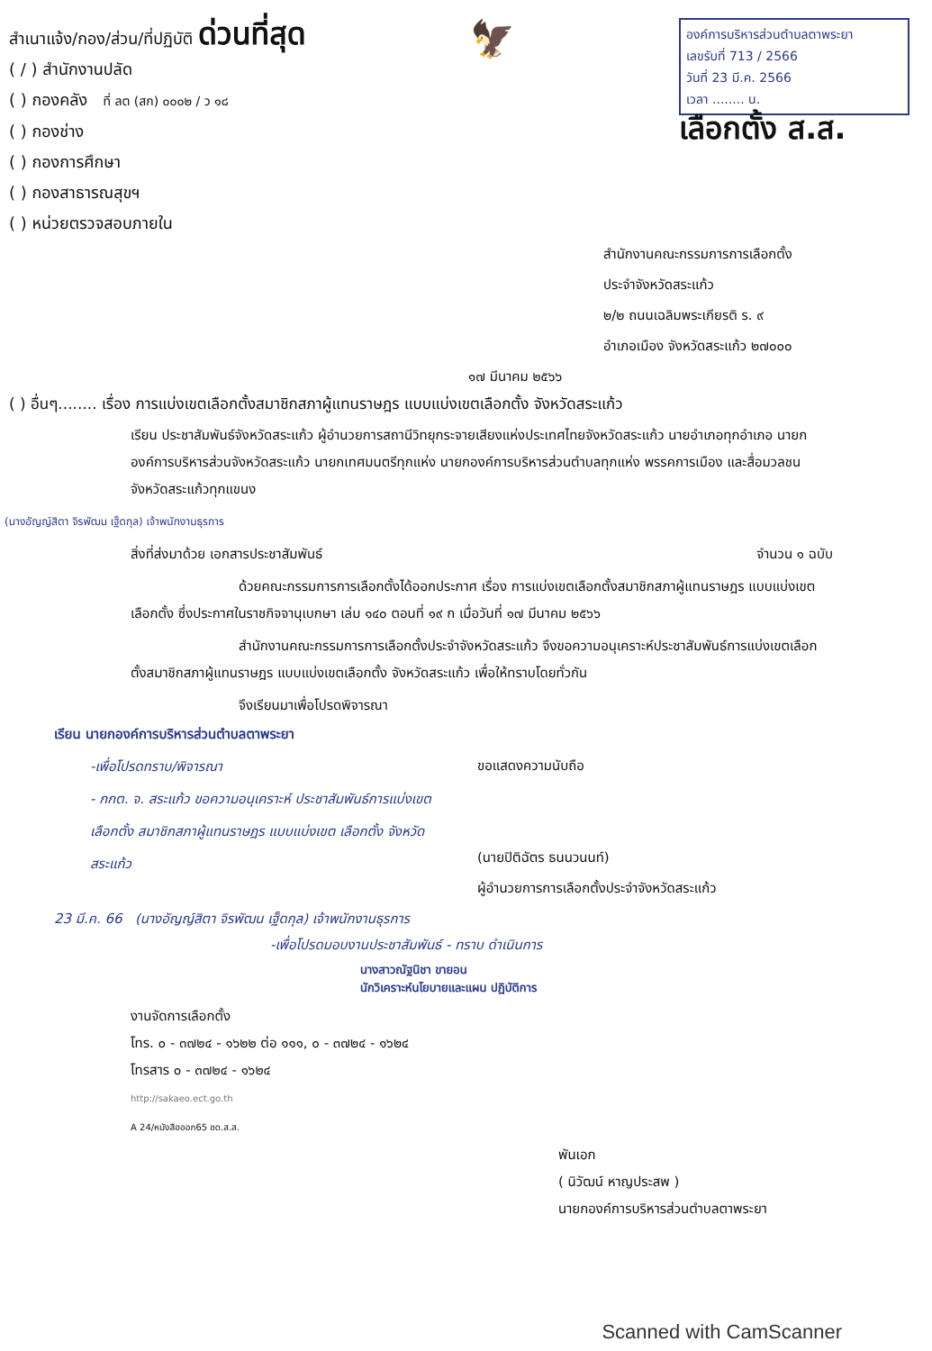สำเนาแจ้ง/กอง/ส่วน/ที่ปฏิบัติ ด่วนที่สุด
( / ) สำนักงานปลัด
( ) กองคลัง ที่ ลต (สก) ๐๐๐๒ / ว ๑๘
( ) กองช่าง
( ) กองการศึกษา
( ) กองสาธารณสุขฯ
( ) หน่วยตรวจสอบภายใน
🦅
องค์การบริหารส่วนตำบลตาพระยา
เลขรับที่ 713 / 2566
วันที่ 23 มี.ค. 2566
เวลา ........ น.
เลือกตั้ง ส.ส.
สำนักงานคณะกรรมการการเลือกตั้ง
ประจำจังหวัดสระแก้ว
๒/๒ ถนนเฉลิมพระเกียรติ ร. ๙
อำเภอเมือง จังหวัดสระแก้ว ๒๗๐๐๐
๑๗ มีนาคม ๒๕๖๖
( ) อื่นๆ........ เรื่อง การแบ่งเขตเลือกตั้งสมาชิกสภาผู้แทนราษฎร แบบแบ่งเขตเลือกตั้ง จังหวัดสระแก้ว
เรียน ประชาสัมพันธ์จังหวัดสระแก้ว ผู้อำนวยการสถานีวิทยุกระจายเสียงแห่งประเทศไทยจังหวัดสระแก้ว นายอำเภอทุกอำเภอ นายกองค์การบริหารส่วนจังหวัดสระแก้ว นายกเทศมนตรีทุกแห่ง นายกองค์การบริหารส่วนตำบลทุกแห่ง พรรคการเมือง และสื่อมวลชนจังหวัดสระแก้วทุกแขนง
(นางอัญญ์สิตา จิรพัฒน เฐ็ดกุล) เจ้าพนักงานธุรการ
สิ่งที่ส่งมาด้วย เอกสารประชาสัมพันธ์ จำนวน ๑ ฉบับ
ด้วยคณะกรรมการการเลือกตั้งได้ออกประกาศ เรื่อง การแบ่งเขตเลือกตั้งสมาชิกสภาผู้แทนราษฎร แบบแบ่งเขตเลือกตั้ง ซึ่งประกาศในราชกิจจานุเบกษา เล่ม ๑๔๐ ตอนที่ ๑๙ ก เมื่อวันที่ ๑๗ มีนาคม ๒๕๖๖
สำนักงานคณะกรรมการการเลือกตั้งประจำจังหวัดสระแก้ว จึงขอความอนุเคราะห์ประชาสัมพันธ์การแบ่งเขตเลือกตั้งสมาชิกสภาผู้แทนราษฎร แบบแบ่งเขตเลือกตั้ง จังหวัดสระแก้ว เพื่อให้ทราบโดยทั่วกัน
จึงเรียนมาเพื่อโปรดพิจารณา
เรียน นายกองค์การบริหารส่วนตำบลตาพระยา
-เพื่อโปรดทราบ/พิจารณา
- กกต. จ. สระแก้ว ขอความอนุเคราะห์ ประชาสัมพันธ์การแบ่งเขตเลือกตั้ง สมาชิกสภาผู้แทนราษฎร แบบแบ่งเขต เลือกตั้ง จังหวัดสระแก้ว
ขอแสดงความนับถือ
(นายปิติฉัตร ธนนวนนท์)
ผู้อำนวยการการเลือกตั้งประจำจังหวัดสระแก้ว
23 มี.ค. 66 (นางอัญญ์สิตา จิรพัฒน เฐ็ดกุล) เจ้าพนักงานธุรการ
-เพื่อโปรดมอบงานประชาสัมพันธ์ - ทราบ ดำเนินการ
นางสาวณัฐนิชา ขายอน
นักวิเคราะห์นโยบายและแผน ปฏิบัติการ
งานจัดการเลือกตั้ง
โทร. ๐ - ๓๗๒๔ - ๑๖๒๒ ต่อ ๑๑๑, ๐ - ๓๗๒๔ - ๑๖๒๔
โทรสาร ๐ - ๓๗๒๔ - ๑๖๒๔
http://sakaeo.ect.go.th
A 24/หนังสือออก65 ชด.ส.ส.
พันเอก
( นิวัฒน์ หาญประสพ )
นายกองค์การบริหารส่วนตำบลตาพระยา
Scanned with CamScanner